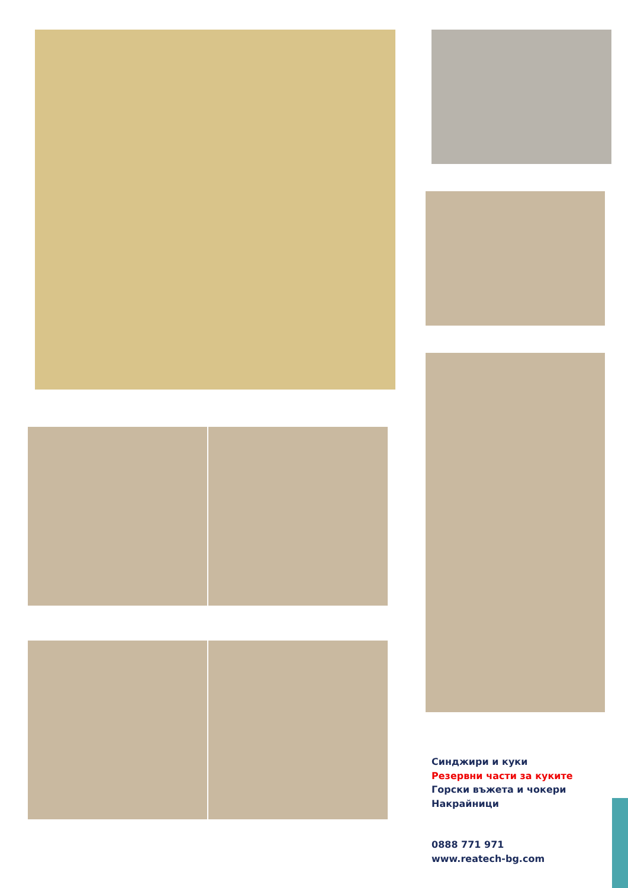Синджири и куки
Резервни части за куките
Горски въжета и чокери
Накрайници
0888 771 971
www.reatech-bg.com